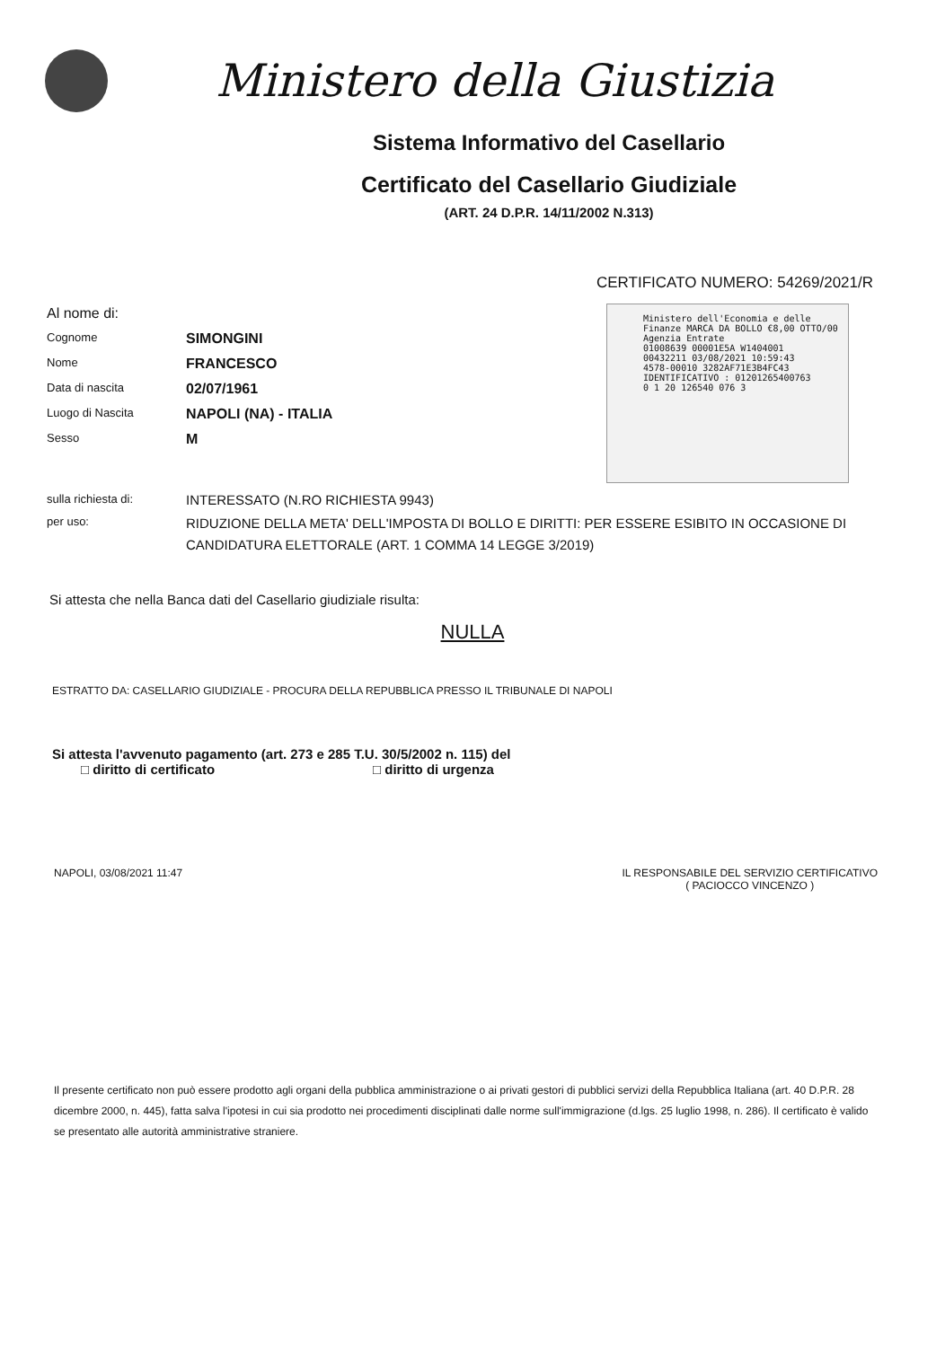Ministero della Giustizia
Sistema Informativo del Casellario
Certificato del Casellario Giudiziale
(ART. 24 D.P.R. 14/11/2002 N.313)
CERTIFICATO NUMERO: 54269/2021/R
Ministero dell'Economia e delle Finanze MARCA DA BOLLO €8,00 OTTO/00
Agenzia Entrate
01008639 00001E5A W1404001
00432211 03/08/2021 10:59:43
4578-00010 3282AF71E3B4FC43
IDENTIFICATIVO : 01201265400763
0 1 20 126540 076 3
Al nome di:
Cognome
SIMONGINI
Nome
FRANCESCO
Data di nascita
02/07/1961
Luogo di Nascita
NAPOLI (NA) - ITALIA
Sesso
M
sulla richiesta di:
INTERESSATO (N.RO RICHIESTA 9943)
per uso:
RIDUZIONE DELLA META' DELL'IMPOSTA DI BOLLO E DIRITTI: PER ESSERE ESIBITO IN OCCASIONE DI CANDIDATURA ELETTORALE (ART. 1 COMMA 14 LEGGE 3/2019)
Si attesta che nella Banca dati del Casellario giudiziale risulta:
NULLA
ESTRATTO DA: CASELLARIO GIUDIZIALE - PROCURA DELLA REPUBBLICA PRESSO IL TRIBUNALE DI NAPOLI
Si attesta l'avvenuto pagamento (art. 273 e 285 T.U. 30/5/2002 n. 115) del
□ diritto di certificato □ diritto di urgenza
NAPOLI, 03/08/2021 11:47 IL RESPONSABILE DEL SERVIZIO CERTIFICATIVO
( PACIOCCO VINCENZO )
Il presente certificato non può essere prodotto agli organi della pubblica amministrazione o ai privati gestori di pubblici servizi della Repubblica Italiana (art. 40 D.P.R. 28 dicembre 2000, n. 445), fatta salva l'ipotesi in cui sia prodotto nei procedimenti disciplinati dalle norme sull'immigrazione (d.lgs. 25 luglio 1998, n. 286). Il certificato è valido se presentato alle autorità amministrative straniere.